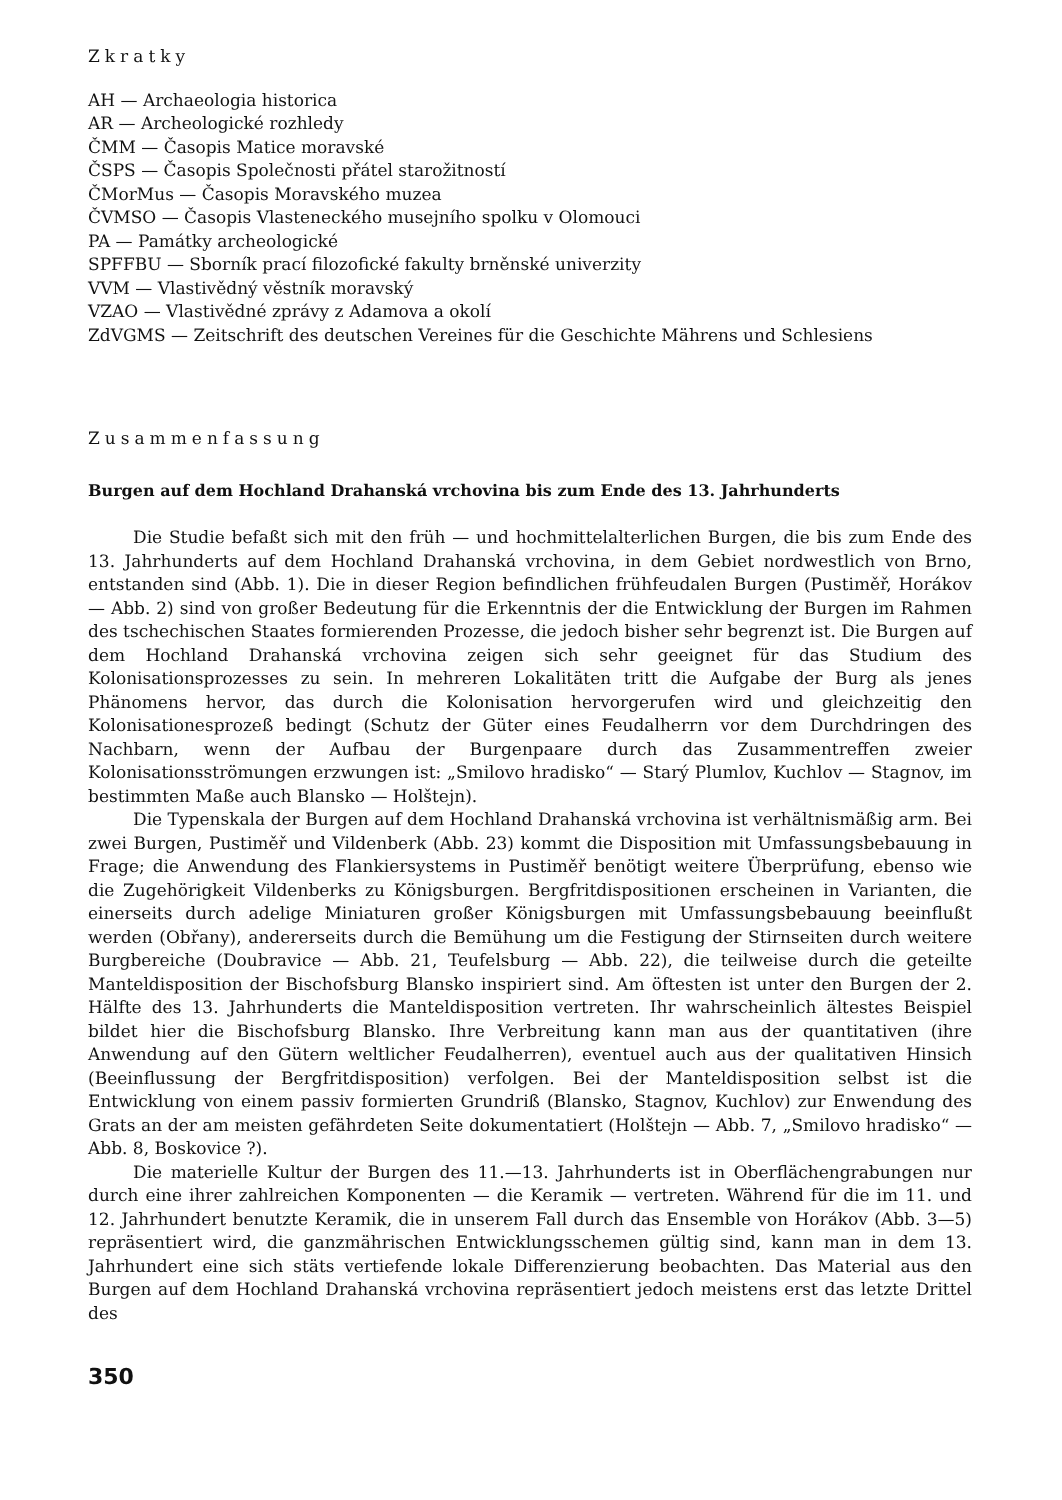Zkratky
AH — Archaeologia historica
AR — Archeologické rozhledy
ČMM — Časopis Matice moravské
ČSPS — Časopis Společnosti přátel starožitností
ČMorMus — Časopis Moravského muzea
ČVMSO — Časopis Vlasteneckého musejního spolku v Olomouci
PA — Památky archeologické
SPFFBU — Sborník prací filozofické fakulty brněnské univerzity
VVM — Vlastivědný věstník moravský
VZAO — Vlastivědné zprávy z Adamova a okolí
ZdVGMS — Zeitschrift des deutschen Vereines für die Geschichte Mährens und Schlesiens
Zusammenfassung
Burgen auf dem Hochland Drahanská vrchovina bis zum Ende des 13. Jahrhunderts
Die Studie befaßt sich mit den früh — und hochmittelalterlichen Burgen, die bis zum Ende des 13. Jahrhunderts auf dem Hochland Drahanská vrchovina, in dem Gebiet nordwestlich von Brno, entstanden sind (Abb. 1). Die in dieser Region befindlichen frühfeudalen Burgen (Pustiměř, Horákov — Abb. 2) sind von großer Bedeutung für die Erkenntnis der die Entwicklung der Burgen im Rahmen des tschechischen Staates formierenden Prozesse, die jedoch bisher sehr begrenzt ist. Die Burgen auf dem Hochland Drahanská vrchovina zeigen sich sehr geeignet für das Studium des Kolonisationsprozesses zu sein. In mehreren Lokalitäten tritt die Aufgabe der Burg als jenes Phänomens hervor, das durch die Kolonisation hervorgerufen wird und gleichzeitig den Kolonisationesprozeß bedingt (Schutz der Güter eines Feudalherrn vor dem Durchdringen des Nachbarn, wenn der Aufbau der Burgenpaare durch das Zusammentreffen zweier Kolonisationsströmungen erzwungen ist: „Smilovo hradisko“ — Starý Plumlov, Kuchlov — Stagnov, im bestimmten Maße auch Blansko — Holštejn).
Die Typenskala der Burgen auf dem Hochland Drahanská vrchovina ist verhältnismäßig arm. Bei zwei Burgen, Pustiměř und Vildenberk (Abb. 23) kommt die Disposition mit Umfassungsbebauung in Frage; die Anwendung des Flankiersystems in Pustiměř benötigt weitere Überprüfung, ebenso wie die Zugehörigkeit Vildenberks zu Königsburgen. Bergfritdispositionen erscheinen in Varianten, die einerseits durch adelige Miniaturen großer Königsburgen mit Umfassungsbebauung beeinflußt werden (Obřany), andererseits durch die Bemühung um die Festigung der Stirnseiten durch weitere Burgbereiche (Doubravice — Abb. 21, Teufelsburg — Abb. 22), die teilweise durch die geteilte Manteldisposition der Bischofsburg Blansko inspiriert sind. Am öftesten ist unter den Burgen der 2. Hälfte des 13. Jahrhunderts die Manteldisposition vertreten. Ihr wahrscheinlich ältestes Beispiel bildet hier die Bischofsburg Blansko. Ihre Verbreitung kann man aus der quantitativen (ihre Anwendung auf den Gütern weltlicher Feudalherren), eventuel auch aus der qualitativen Hinsich (Beeinflussung der Bergfritdisposition) verfolgen. Bei der Manteldisposition selbst ist die Entwicklung von einem passiv formierten Grundriß (Blansko, Stagnov, Kuchlov) zur Enwendung des Grats an der am meisten gefährdeten Seite dokumentatiert (Holštejn — Abb. 7, „Smilovo hradisko“ — Abb. 8, Boskovice ?).
Die materielle Kultur der Burgen des 11.—13. Jahrhunderts ist in Oberflächengrabungen nur durch eine ihrer zahlreichen Komponenten — die Keramik — vertreten. Während für die im 11. und 12. Jahrhundert benutzte Keramik, die in unserem Fall durch das Ensemble von Horákov (Abb. 3—5) repräsentiert wird, die ganzmährischen Entwicklungsschemen gültig sind, kann man in dem 13. Jahrhundert eine sich stäts vertiefende lokale Differenzierung beobachten. Das Material aus den Burgen auf dem Hochland Drahanská vrchovina repräsentiert jedoch meistens erst das letzte Drittel des
350